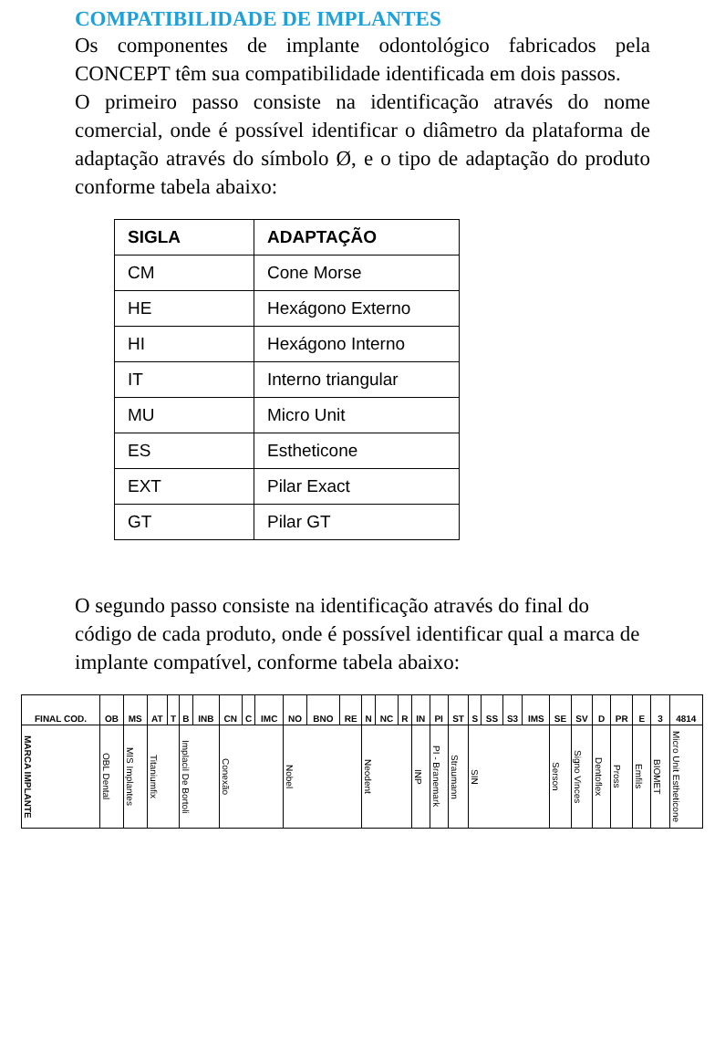COMPATIBILIDADE DE IMPLANTES
Os componentes de implante odontológico fabricados pela CONCEPT têm sua compatibilidade identificada em dois passos.
O primeiro passo consiste na identificação através do nome comercial, onde é possível identificar o diâmetro da plataforma de adaptação através do símbolo Ø, e o tipo de adaptação do produto conforme tabela abaixo:
| SIGLA | ADAPTAÇÃO |
| --- | --- |
| CM | Cone Morse |
| HE | Hexágono Externo |
| HI | Hexágono Interno |
| IT | Interno triangular |
| MU | Micro Unit |
| ES | Estheticone |
| EXT | Pilar Exact |
| GT | Pilar GT |
O segundo passo consiste na identificação através do final do código de cada produto, onde é possível identificar qual a marca de implante compatível, conforme tabela abaixo:
| FINAL COD. | OB | MS | AT | T | B | INB | CN | C | IMC | NO | BNO | RE | N | NC | R | IN | PI | ST | S | SS | S3 | IMS | SE | SV | D | PR | E | 3 | 4814 |
| MARCA IMPLANTE | OBL Dental | MIS Implantes | Titaniumfix | | Implacil De Bortoli | | Conexão | | | Nobel | | | Neodent | | | INP | PI - Branemark | Straumann | SIN | | | | Serson | Signo Vinces | Dentoflex | Pross | Emfils | BIOMET | Micro Unit Estheticone |